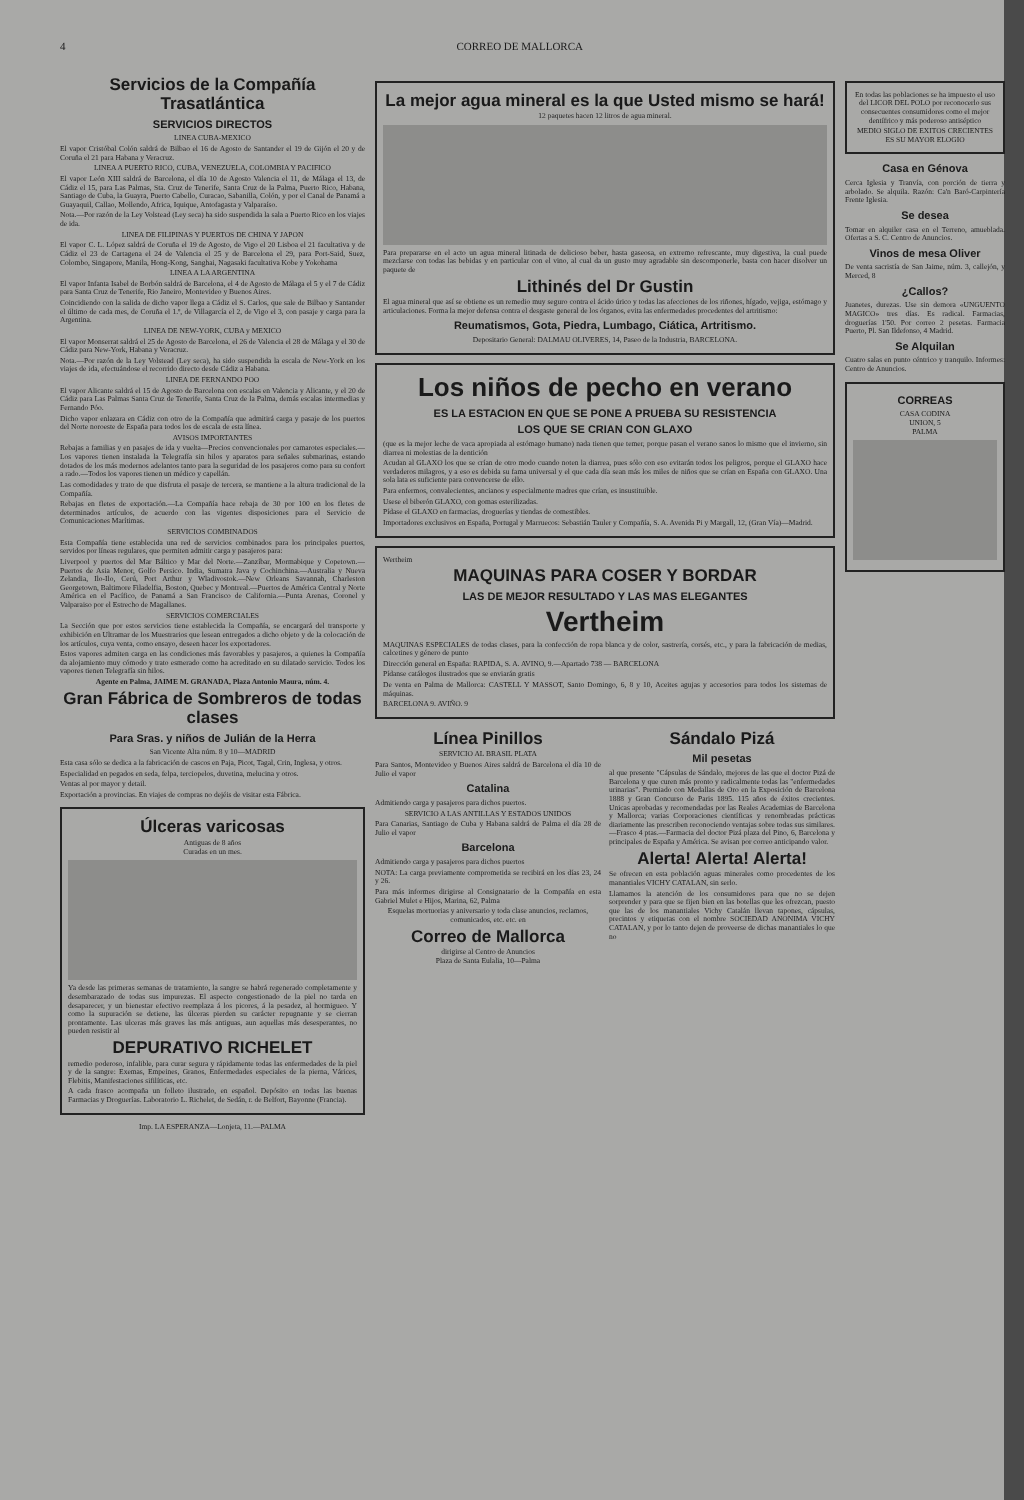4 CORREO DE MALLORCA
Servicios de la Compañía Trasatlántica
SERVICIOS DIRECTOS
LINEA CUBA-MEXICO
El vapor Cristóbal Colón saldrá de Bilbao el 16 de Agosto de Santander el 19 de Gijón el 20 y de Coruña el 21 para Habana y Veracruz.
LINEA A PUERTO RICO, CUBA, VENEZUELA, COLOMBIA Y PACIFICO
El vapor León XIII saldrá de Barcelona, el día 10 de Agosto Valencia el 11, de Málaga el 13, de Cádiz el 15, para Las Palmas, Sta. Cruz de Tenerife, Santa Cruz de la Palma, Puerto Rico, Habana, Santiago de Cuba, la Guayra, Puerto Cabello, Curacao, Sabanilla, Colón, y por el Canal de Panamá a Guayaquil, Callao, Mollendo, Africa, Iquique, Antofagasta y Valparaíso.
Nota.—Por razón de la Ley Volstead (Ley seca) ha sido suspendida la sala a Puerto Rico en los viajes de ida.
LINEA DE FILIPINAS Y PUERTOS DE CHINA Y JAPON
El vapor C. L. López saldrá de Coruña el 19 de Agosto, de Vigo el 20 Lisboa el 21 facultativa y de Cádiz el 23 de Cartagena el 24 de Valencia el 25 y de Barcelona el 29, para Port-Said, Suez, Colombo, Singapore, Manila, Hong-Kong, Sanghai, Nagasaki facultativa Kobe y Yokohama
LINEA A LA ARGENTINA
El vapor Infanta Isabel de Borbón saldrá de Barcelona, el 4 de Agosto de Málaga el 5 y el 7 de Cádiz para Santa Cruz de Tenerife, Rio Janeiro, Montevideo y Buenos Aires.
Coincidiendo con la salida de dicho vapor llega a Cádiz el S. Carlos, que sale de Bilbao y Santander el último de cada mes, de Coruña el 1.º, de Villagarcía el 2, de Vigo el 3, con pasaje y carga para la Argentina.
LINEA DE NEW-YORK, CUBA y MEXICO
El vapor Monserrat saldrá el 25 de Agosto de Barcelona, el 26 de Valencia el 28 de Málaga y el 30 de Cádiz para New-York, Habana y Veracruz.
Nota.—Por razón de la Ley Volstead (Ley seca), ha sido suspendida la escala de New-York en los viajes de ida, efectuándose el recorrido directo desde Cádiz a Habana.
LINEA DE FERNANDO POO
El vapor Alicante saldrá el 15 de Agosto de Barcelona con escalas en Valencia y Alicante, y el 20 de Cádiz para Las Palmas Santa Cruz de Tenerife, Santa Cruz de la Palma, demás escalas intermedias y Fernando Póo.
Dicho vapor enlazara en Cádiz con otro de la Compañía que admitirá carga y pasaje de los puertos del Norte noroeste de España para todos los de escala de esta línea.
AVISOS IMPORTANTES
Rebajas a familias y en pasajes de ida y vuelta—Precios convencionales por camarotes especiales.—Los vapores tienen instalada la Telegrafía sin hilos y aparatos para señales submarinas, estando dotados de los más modernos adelantos tanto para la seguridad de los pasajeros como para su confort a rado.—Todos los vapores tienen un médico y capellán.
Las comodidades y trato de que disfruta el pasaje de tercera, se mantiene a la altura tradicional de la Compañía.
Rebajas en fletes de exportación.—La Compañía hace rebaja de 30 por 100 en los fletes de determinados artículos, de acuerdo con las vigentes disposiciones para el Servicio de Comunicaciones Marítimas.
SERVICIOS COMBINADOS
Esta Compañía tiene establecida una red de servicios combinados para los principales puertos, servidos por líneas regulares, que permiten admitir carga y pasajeros para:
Liverpool y puertos del Mar Báltico y Mar del Norte.—Zanzíbar, Mormabique y Copetown.—Puertos de Asia Menor, Golfo Persico. India, Sumatra Java y Cochinchina.—Australia y Nueva Zelandia, Ilo-Ilo, Cerú, Port Arthur y Wladivostok.—New Orleans Savannah, Charleston Georgetown, Baltimore Filadelfia, Boston, Quebec y Montreal.—Puertos de América Central y Norte América en el Pacífico, de Panamá a San Francisco de California.—Punta Arenas, Coronel y Valparaiso por el Estrecho de Magallanes.
SERVICIOS COMERCIALES
La Sección que por estos servicios tiene establecida la Compañía, se encargará del transporte y exhibición en Ultramar de los Muestrarios que lesean entregados a dicho objeto y de la colocación de los artículos, cuya venta, como ensayo, deseen hacer los exportadores.
Estos vapores admiten carga en las condiciones más favorables y pasajeros, a quienes la Compañía da alojamiento muy cómodo y trato esmerado como ha acreditado en su dilatado servicio. Todos los vapores tienen Telegrafía sin hilos.
Agente en Palma, JAIME M. GRANADA, Plaza Antonio Maura, núm. 4.
Gran Fábrica de Sombreros de todas clases
Para Sras. y niños de Julián de la Herra
San Vicente Alta núm. 8 y 10—MADRID
Esta casa sólo se dedica a la fabricación de cascos en Paja, Picot, Tagal, Crin, Inglesa, y otros.
Especialidad en pegados en seda, felpa, terciopelos, duvetina, melucina y otros.
Ventas al por mayor y detail.
Exportación a provincias. En viajes de compras no dejéis de visitar esta Fábrica.
Úlceras varicosas
Antiguas de 8 años
Curadas en un mes.
Ya desde las primeras semanas de tratamiento, la sangre se habrá regenerado completamente y desembarazado de todas sus impurezas. El aspecto congestionado de la piel no tarda en desaparecer, y un bienestar efectivo reemplaza á los picores, á la pesadez, al hormigueo. Y como la supuración se detiene, las úlceras pierden su carácter repugnante y se cierran prontamente. Las ulceras más graves las más antiguas, aun aquellas más desesperantes, no pueden resistir al
DEPURATIVO RICHELET
remedio poderoso, infalible, para curar segura y rápidamente todas las enfermedades de la piel y de la sangre: Exemas, Empeines, Granos, Enfermedades especiales de la pierna, Várices, Flebitis, Manifestaciones sifilíticas, etc.
A cada frasco acompaña un folleto ilustrado, en español. Depósito en todas las buenas Farmacias y Droguerías. Laboratorio L. Richelet, de Sedán, r. de Belfort, Bayonne (Francia).
Imp. LA ESPERANZA—Lonjeta, 11.—PALMA
La mejor agua mineral es la que Usted mismo se hará!
12 paquetes hacen 12 litros de agua mineral.
Para prepararse en el acto un agua mineral litinada de delicioso beber, hasta gaseosa, en extremo refrescante, muy digestiva, la cual puede mezclarse con todas las bebidas y en particular con el vino, al cual da un gusto muy agradable sin descomponerle, basta con hacer disolver un paquete de
Lithinés del Dr Gustin
El agua mineral que así se obtiene es un remedio muy seguro contra el ácido úrico y todas las afecciones de los riñones, hígado, vejiga, estómago y articulaciones. Forma la mejor defensa contra el desgaste general de los órganos, evita las enfermedades procedentes del artritismo:
Reumatismos, Gota, Piedra, Lumbago, Ciática, Artritismo.
Depositario General: DALMAU OLIVERES, 14, Paseo de la Industria, BARCELONA.
Los niños de pecho en verano
ES LA ESTACION EN QUE SE PONE A PRUEBA SU RESISTENCIA
LOS QUE SE CRIAN CON GLAXO
(que es la mejor leche de vaca apropiada al estómago humano) nada tienen que temer, porque pasan el verano sanos lo mismo que el invierno, sin diarrea ni molestias de la dentición
Acudan al GLAXO los que se crían de otro modo cuando noten la diarrea, pues sólo con eso evitarán todos los peligros, porque el GLAXO hace verdaderos milagros, y a eso es debida su fama universal y el que cada día sean más los miles de niños que se crían en España con GLAXO. Una sola lata es suficiente para convencerse de ello.
Para enfermos, convalecientes, ancianos y especialmente madres que crían, es insustituible.
Usese el biberón GLAXO, con gomas esterilizadas.
Pídase el GLAXO en farmacias, droguerías y tiendas de comestibles.
Importadores exclusivos en España, Portugal y Marruecos: Sebastián Tauler y Compañía, S. A. Avenida Pi y Margall, 12, (Gran Vía)—Madrid.
Wertheim
MAQUINAS PARA COSER Y BORDAR
LAS DE MEJOR RESULTADO Y LAS MAS ELEGANTES
Vertheim
MAQUINAS ESPECIALES de todas clases, para la confección de ropa blanca y de color, sastrería, corsés, etc., y para la fabricación de medias, calcetines y género de punto
Dirección general en España: RAPIDA, S. A. AVINO, 9.—Apartado 738 — BARCELONA
Pídanse catálogos ilustrados que se enviarán gratis
De venta en Palma de Mallorca: CASTELL Y MASSOT, Santo Domingo, 6, 8 y 10, Aceites agujas y accesorios para todos los sistemas de máquinas.
BARCELONA 9. AVIÑO. 9
Línea Pinillos
SERVICIO AL BRASIL PLATA
Para Santos, Montevideo y Buenos Aires saldrá de Barcelona el día 10 de Julio el vapor
Catalina
Admitiendo carga y pasajeros para dichos puertos.
SERVICIO A LAS ANTILLAS Y ESTADOS UNIDOS
Para Canarias, Santiago de Cuba y Habana saldrá de Palma el día 28 de Julio el vapor
Barcelona
Admitiendo carga y pasajeros para dichos puertos
NOTA: La carga previamente comprometida se recibirá en los días 23, 24 y 26.
Para más informes dirigirse al Consignatario de la Compañía en esta Gabriel Mulet e Hijos, Marina, 62, Palma
Esquelas mortuorias y aniversario y toda clase anuncios, reclamos, comunicados, etc. etc. en
Correo de Mallorca
dirigirse al Centro de Anuncios
Plaza de Santa Eulalia, 10—Palma
Sándalo Pizá
Mil pesetas
al que presente "Cápsulas de Sándalo, mejores de las que el doctor Pizá de Barcelona y que curen más pronto y radicalmente todas las "enfermedades urinarias". Premiado con Medallas de Oro en la Exposición de Barcelona 1888 y Gran Concurso de Paris 1895. 115 años de éxitos crecientes. Unicas aprobadas y recomendadas por las Reales Academias de Barcelona y Mallorca; varias Corporaciones científicas y renombradas prácticas diariamente las prescriben reconociendo ventajas sobre todas sus similares.—Frasco 4 ptas.—Farmacia del doctor Pizá plaza del Pino, 6, Barcelona y principales de España y América. Se avisan por correo anticipando valor.
Alerta! Alerta! Alerta!
Se ofrecen en esta población aguas minerales como procedentes de los manantiales VICHY CATALAN, sin serlo.
Llamamos la atención de los consumidores para que no se dejen sorprender y para que se fijen bien en las botellas que les ofrezcan, puesto que las de los manantiales Vichy Catalán llevan tapones, cápsulas, precintos y etiquetas con el nombre SOCIEDAD ANONIMA VICHY CATALAN, y por lo tanto dejen de proveerse de dichas manantiales lo que no
En todas las poblaciones se ha impuesto el uso del LICOR DEL POLO por reconocerlo sus consecuentes consumidores como el mejor dentífrico y más poderoso antiséptico
MEDIO SIGLO DE EXITOS CRECIENTES ES SU MAYOR ELOGIO
Casa en Génova
Cerca Iglesia y Tranvía, con porción de tierra y arbolado. Se alquila. Razón: Ca'n Baró-Carpintería Frente Iglesia.
Se desea
Tomar en alquiler casa en el Terreno, amueblada. Ofertas a S. C. Centro de Anuncios.
Vinos de mesa Oliver
De venta sacristía de San Jaime, núm. 3, callejón, y Merced, 8
¿Callos?
Juanetes, durezas. Use sin demora «UNGUENTO MAGICO» tres días. Es radical. Farmacias, droguerías 1'50. Por correo 2 pesetas. Farmacia Puerto, Pl. San Ildefonso, 4 Madrid.
Se Alquilan
Cuatro salas en punto céntrico y tranquilo. Informes: Centro de Anuncios.
CORREAS
CASA CODINA
UNION, 5
PALMA